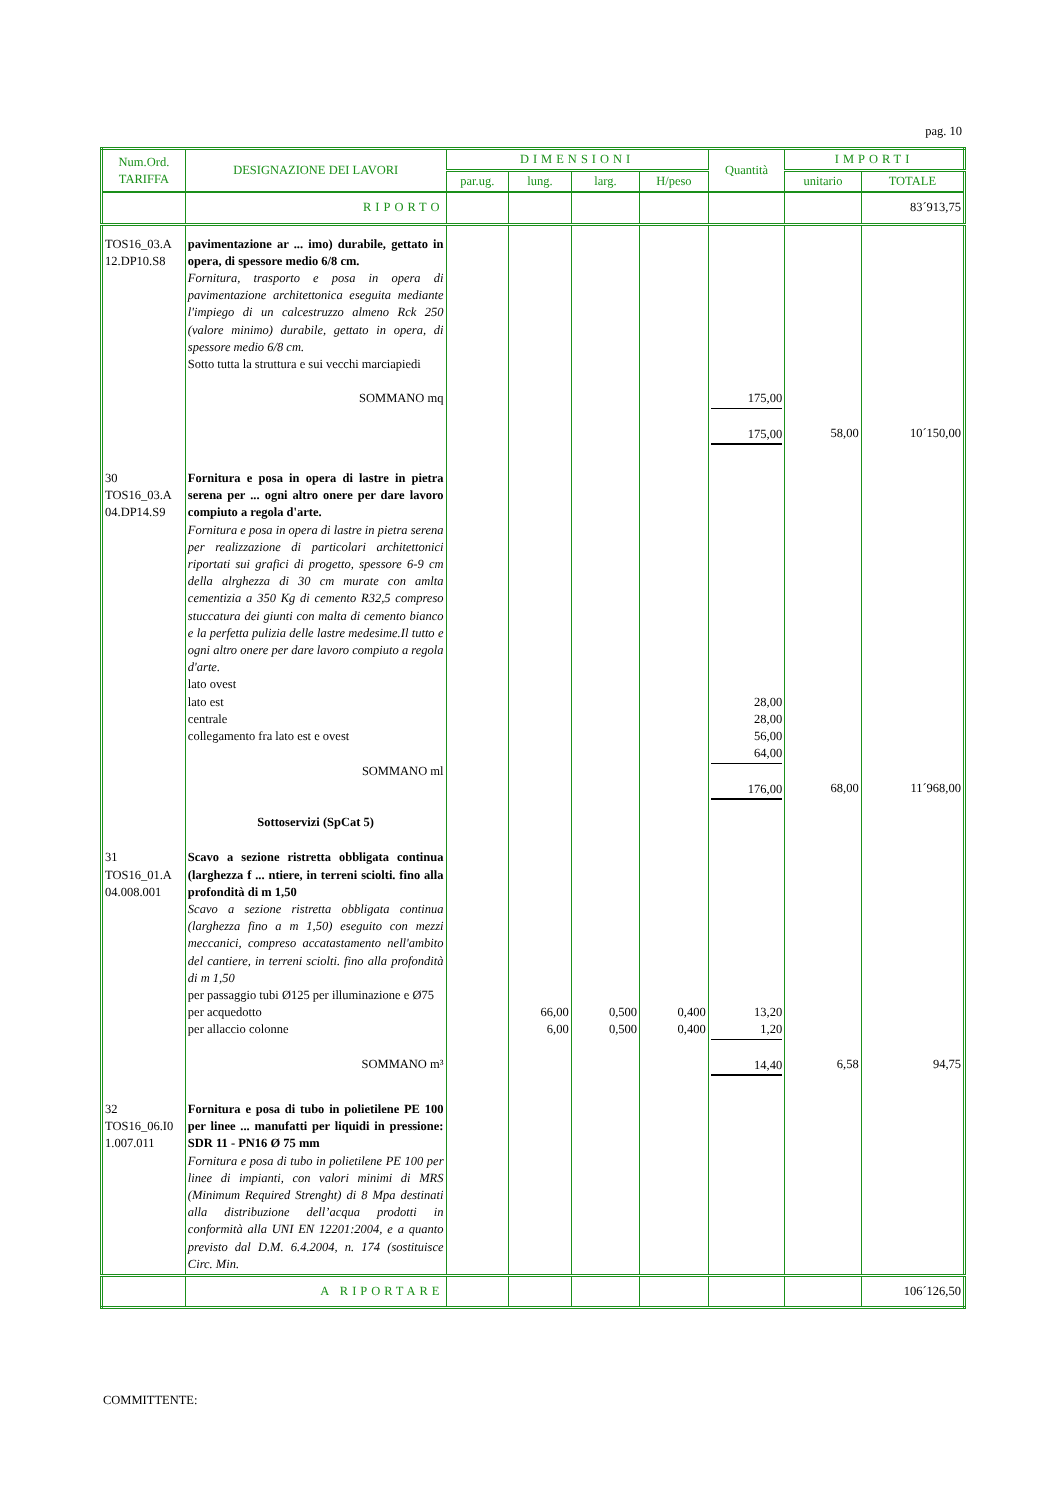pag. 10
| Num.Ord. TARIFFA | DESIGNAZIONE DEI LAVORI | DIMENSIONI | | | | Quantità | IMPORTI | |
| --- | --- | --- | --- | --- | --- | --- | --- | --- |
| | | par.ug. | lung. | larg. | H/peso | | unitario | TOTALE |
| | RIPORTO | | | | | | | 83´913,75 |
| TOS16_03.A 12.DP10.S8 | pavimentazione ar ... imo) durabile, gettato in opera, di spessore medio 6/8 cm. Fornitura, trasporto e posa in opera di pavimentazione architettonica eseguita mediante l'impiego di un calcestruzzo almeno Rck 250 (valore minimo) durabile, gettato in opera, di spessore medio 6/8 cm. Sotto tutta la struttura e sui vecchi marciapiedi SOMMANO mq | | | | | 175,00 175,00 | 58,00 | 10´150,00 |
| 30 TOS16_03.A 04.DP14.S9 | Fornitura e posa in opera di lastre in pietra serena per ... ogni altro onere per dare lavoro compiuto a regola d'arte. Fornitura e posa in opera di lastre in pietra serena per realizzazione di particolari architettonici riportati sui grafici di progetto, spessore 6-9 cm della alrghezza di 30 cm murate con amlta cementizia a 350 Kg di cemento R32,5 compreso stuccatura dei giunti con malta di cemento bianco e la perfetta pulizia delle lastre medesime.Il tutto e ogni altro onere per dare lavoro compiuto a regola d'arte. lato ovest lato est centrale collegamento fra lato est e ovest SOMMANO ml Sottoservizi (SpCat 5) | | | | | 28,00 28,00 56,00 64,00 176,00 | 68,00 | 11´968,00 |
| 31 TOS16_01.A 04.008.001 | Scavo a sezione ristretta obbligata continua (larghezza f ... ntiere, in terreni sciolti. fino alla profondità di m 1,50 Scavo a sezione ristretta obbligata continua (larghezza fino a m 1,50) eseguito con mezzi meccanici, compreso accatastamento nell'ambito del cantiere, in terreni sciolti. fino alla profondità di m 1,50 per passaggio tubi Ø125 per illuminazione e Ø75 per acquedotto per allaccio colonne SOMMANO m³ | | 66,00 6,00 | 0,500 0,500 | 0,400 0,400 | 13,20 1,20 14,40 | 6,58 | 94,75 |
| 32 TOS16_06.I0 1.007.011 | Fornitura e posa di tubo in polietilene PE 100 per linee ... manufatti per liquidi in pressione: SDR 11 - PN16 Ø 75 mm Fornitura e posa di tubo in polietilene PE 100 per linee di impianti, con valori minimi di MRS (Minimum Required Strenght) di 8 Mpa destinati alla distribuzione dell’acqua prodotti in conformità alla UNI EN 12201:2004, e a quanto previsto dal D.M. 6.4.2004, n. 174 (sostituisce Circ. Min. | | | | | | | |
| | A RIPORTARE | | | | | | | 106´126,50 |
COMMITTENTE: